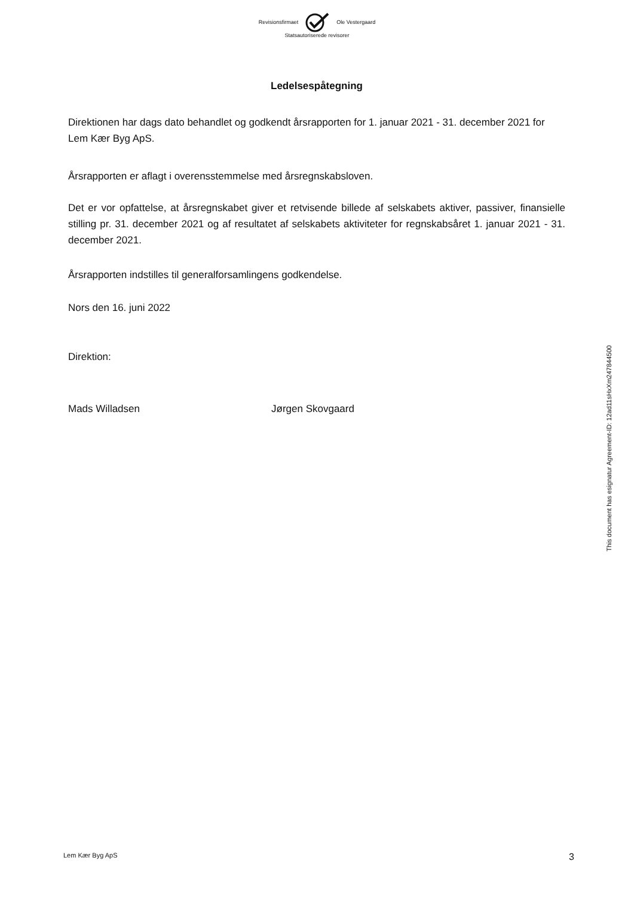Revisionsfirmaet Ole Vestergaard
Statsautoriserede revisorer
Ledelsespåtegning
Direktionen har dags dato behandlet og godkendt årsrapporten for 1. januar 2021 - 31. december 2021 for Lem Kær Byg ApS.
Årsrapporten er aflagt i overensstemmelse med årsregnskabsloven.
Det er vor opfattelse, at årsregnskabet giver et retvisende billede af selskabets aktiver, passiver, finansielle stilling pr. 31. december 2021 og af resultatet af selskabets aktiviteter for regnskabsåret 1. januar 2021 - 31. december 2021.
Årsrapporten indstilles til generalforsamlingens godkendelse.
Nors den 16. juni 2022
Direktion:
Mads Willadsen Jørgen Skovgaard
This document has esignatur Agreement-ID: 12ad11sHxXm247844500
Lem Kær Byg ApS 3